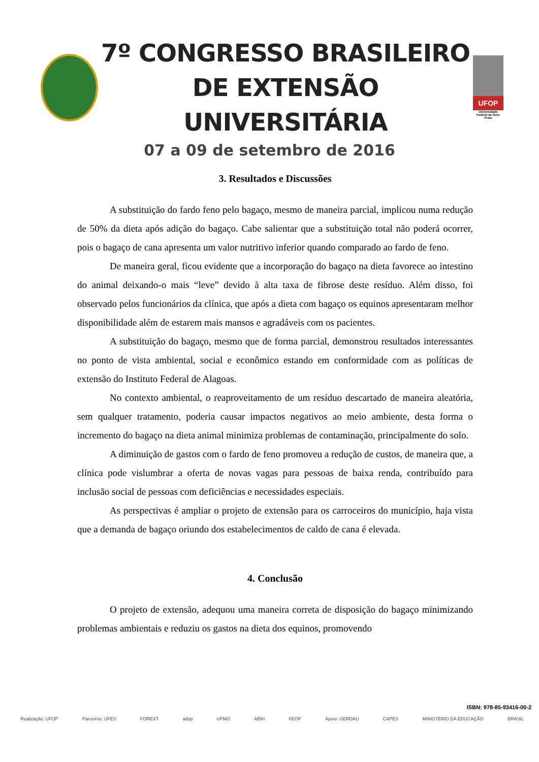7º CONGRESSO BRASILEIRO
DE EXTENSÃO UNIVERSITÁRIA
UFOP
Universidade Federal de Ouro Preto
07 a 09 de setembro de 2016
3. Resultados e Discussões
A substituição do fardo feno pelo bagaço, mesmo de maneira parcial, implicou numa redução de 50% da dieta após adição do bagaço. Cabe salientar que a substituição total não poderá ocorrer, pois o bagaço de cana apresenta um valor nutritivo inferior quando comparado ao fardo de feno.
De maneira geral, ficou evidente que a incorporação do bagaço na dieta favorece ao intestino do animal deixando-o mais “leve” devido à alta taxa de fibrose deste resíduo. Além disso, foi observado pelos funcionários da clínica, que após a dieta com bagaço os equinos apresentaram melhor disponibilidade além de estarem mais mansos e agradáveis com os pacientes.
A substituição do bagaço, mesmo que de forma parcial, demonstrou resultados interessantes no ponto de vista ambiental, social e econômico estando em conformidade com as políticas de extensão do Instituto Federal de Alagoas.
No contexto ambiental, o reaproveitamento de um resíduo descartado de maneira aleatória, sem qualquer tratamento, poderia causar impactos negativos ao meio ambiente, desta forma o incremento do bagaço na dieta animal minimiza problemas de contaminação, principalmente do solo.
A diminuição de gastos com o fardo de feno promoveu a redução de custos, de maneira que, a clínica pode vislumbrar a oferta de novas vagas para pessoas de baixa renda, contribuído para inclusão social de pessoas com deficiências e necessidades especiais.
As perspectivas é ampliar o projeto de extensão para os carroceiros do município, haja vista que a demanda de bagaço oriundo dos estabelecimentos de caldo de cana é elevada.
4. Conclusão
O projeto de extensão, adequou uma maneira correta de disposição do bagaço minimizando problemas ambientais e reduziu os gastos na dieta dos equinos, promovendo
ISBN: 978-85-93416-00-2
Realização: UFOP Parceiros: UFES FOREXT adop UFMG ABIH FEOP Apoio: GERDAU CAPES MINISTÉRIO DA EDUCAÇÃO BRASIL